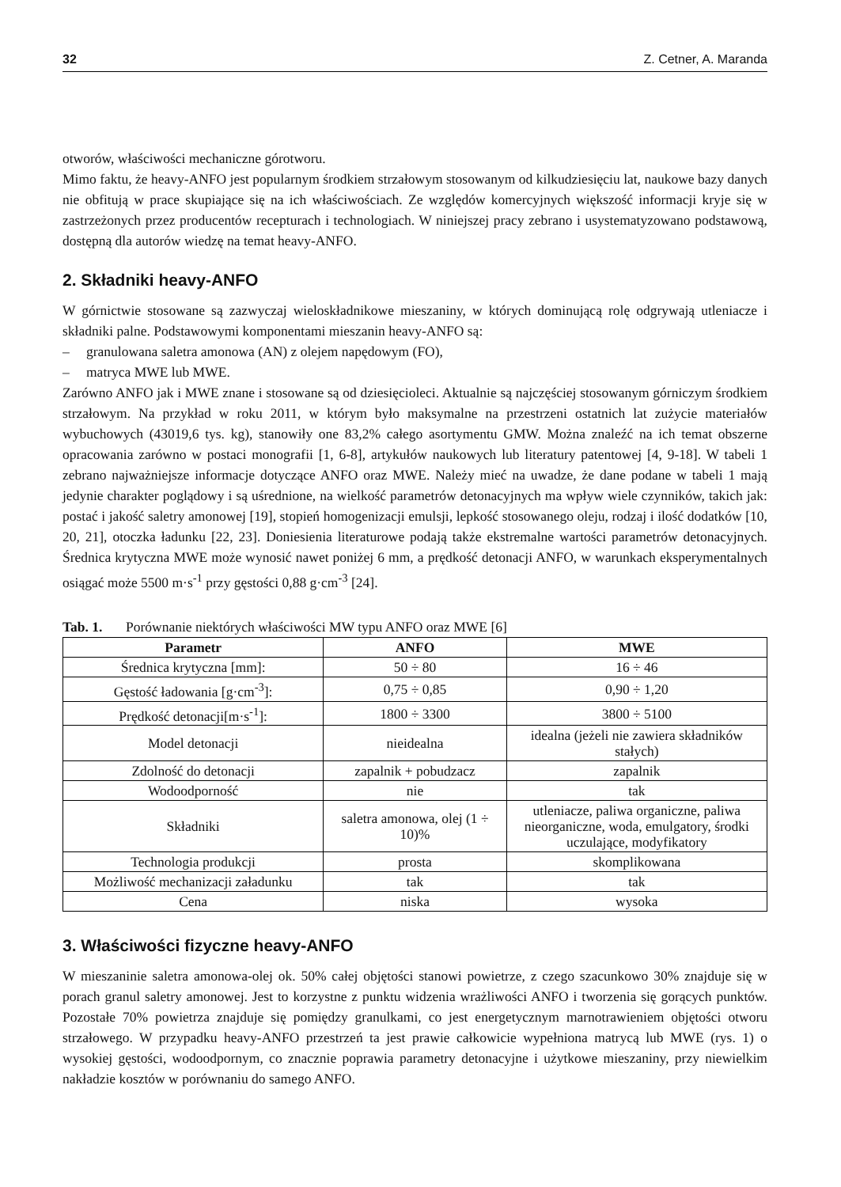32 Z. Cetner, A. Maranda
otworów, właściwości mechaniczne górotworu.
Mimo faktu, że heavy-ANFO jest popularnym środkiem strzałowym stosowanym od kilkudziesięciu lat, naukowe bazy danych nie obfitują w prace skupiające się na ich właściwościach. Ze względów komercyjnych większość informacji kryje się w zastrzeżonych przez producentów recepturach i technologiach. W niniejszej pracy zebrano i usystematyzowano podstawową, dostępną dla autorów wiedzę na temat heavy-ANFO.
2. Składniki heavy-ANFO
W górnictwie stosowane są zazwyczaj wieloskładnikowe mieszaniny, w których dominującą rolę odgrywają utleniacze i składniki palne. Podstawowymi komponentami mieszanin heavy-ANFO są:
– granulowana saletra amonowa (AN) z olejem napędowym (FO),
– matryca MWE lub MWE.
Zarówno ANFO jak i MWE znane i stosowane są od dziesięcioleci. Aktualnie są najczęściej stosowanym górniczym środkiem strzałowym. Na przykład w roku 2011, w którym było maksymalne na przestrzeni ostatnich lat zużycie materiałów wybuchowych (43019,6 tys. kg), stanowiły one 83,2% całego asortymentu GMW. Można znaleźć na ich temat obszerne opracowania zarówno w postaci monografii [1, 6-8], artykułów naukowych lub literatury patentowej [4, 9-18]. W tabeli 1 zebrano najważniejsze informacje dotyczące ANFO oraz MWE. Należy mieć na uwadze, że dane podane w tabeli 1 mają jedynie charakter poglądowy i są uśrednione, na wielkość parametrów detonacyjnych ma wpływ wiele czynników, takich jak: postać i jakość saletry amonowej [19], stopień homogenizacji emulsji, lepkość stosowanego oleju, rodzaj i ilość dodatków [10, 20, 21], otoczka ładunku [22, 23]. Doniesienia literaturowe podają także ekstremalne wartości parametrów detonacyjnych. Średnica krytyczna MWE może wynosić nawet poniżej 6 mm, a prędkość detonacji ANFO, w warunkach eksperymentalnych osiągać może 5500 m·s<sup>-1</sup> przy gęstości 0,88 g·cm<sup>-3</sup> [24].
Tab. 1. Porównanie niektórych właściwości MW typu ANFO oraz MWE [6]
| Parametr | ANFO | MWE |
| --- | --- | --- |
| Średnica krytyczna [mm]: | 50 ÷ 80 | 16 ÷ 46 |
| Gęstość ładowania [g·cm<sup>-3</sup>]: | 0,75 ÷ 0,85 | 0,90 ÷ 1,20 |
| Prędkość detonacji[m·s<sup>-1</sup>]: | 1800 ÷ 3300 | 3800 ÷ 5100 |
| Model detonacji | nieidealna | idealna (jeżeli nie zawiera składników stałych) |
| Zdolność do detonacji | zapalnik + pobudzacz | zapalnik |
| Wodoodporność | nie | tak |
| Składniki | saletra amonowa, olej (1 ÷ 10)% | utleniacze, paliwa organiczne, paliwa nieorganiczne, woda, emulgatory, środki uczulające, modyfikatory |
| Technologia produkcji | prosta | skomplikowana |
| Możliwość mechanizacji załadunku | tak | tak |
| Cena | niska | wysoka |
3. Właściwości fizyczne heavy-ANFO
W mieszaninie saletra amonowa-olej ok. 50% całej objętości stanowi powietrze, z czego szacunkowo 30% znajduje się w porach granul saletry amonowej. Jest to korzystne z punktu widzenia wrażliwości ANFO i tworzenia się gorących punktów. Pozostałe 70% powietrza znajduje się pomiędzy granulkami, co jest energetycznym marnotrawieniem objętości otworu strzałowego. W przypadku heavy-ANFO przestrzeń ta jest prawie całkowicie wypełniona matrycą lub MWE (rys. 1) o wysokiej gęstości, wodoodpornym, co znacznie poprawia parametry detonacyjne i użytkowe mieszaniny, przy niewielkim nakładzie kosztów w porównaniu do samego ANFO.